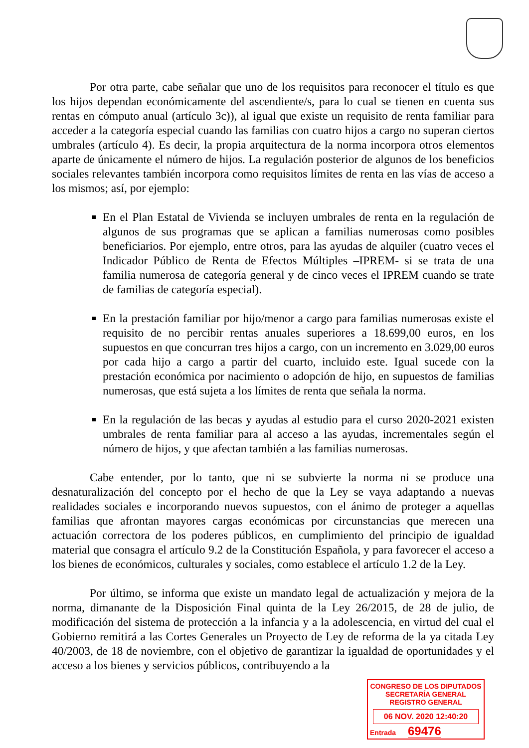Por otra parte, cabe señalar que uno de los requisitos para reconocer el título es que los hijos dependan económicamente del ascendiente/s, para lo cual se tienen en cuenta sus rentas en cómputo anual (artículo 3c)), al igual que existe un requisito de renta familiar para acceder a la categoría especial cuando las familias con cuatro hijos a cargo no superan ciertos umbrales (artículo 4). Es decir, la propia arquitectura de la norma incorpora otros elementos aparte de únicamente el número de hijos. La regulación posterior de algunos de los beneficios sociales relevantes también incorpora como requisitos límites de renta en las vías de acceso a los mismos; así, por ejemplo:
En el Plan Estatal de Vivienda se incluyen umbrales de renta en la regulación de algunos de sus programas que se aplican a familias numerosas como posibles beneficiarios. Por ejemplo, entre otros, para las ayudas de alquiler (cuatro veces el Indicador Público de Renta de Efectos Múltiples –IPREM- si se trata de una familia numerosa de categoría general y de cinco veces el IPREM cuando se trate de familias de categoría especial).
En la prestación familiar por hijo/menor a cargo para familias numerosas existe el requisito de no percibir rentas anuales superiores a 18.699,00 euros, en los supuestos en que concurran tres hijos a cargo, con un incremento en 3.029,00 euros por cada hijo a cargo a partir del cuarto, incluido este. Igual sucede con la prestación económica por nacimiento o adopción de hijo, en supuestos de familias numerosas, que está sujeta a los límites de renta que señala la norma.
En la regulación de las becas y ayudas al estudio para el curso 2020-2021 existen umbrales de renta familiar para al acceso a las ayudas, incrementales según el número de hijos, y que afectan también a las familias numerosas.
Cabe entender, por lo tanto, que ni se subvierte la norma ni se produce una desnaturalización del concepto por el hecho de que la Ley se vaya adaptando a nuevas realidades sociales e incorporando nuevos supuestos, con el ánimo de proteger a aquellas familias que afrontan mayores cargas económicas por circunstancias que merecen una actuación correctora de los poderes públicos, en cumplimiento del principio de igualdad material que consagra el artículo 9.2 de la Constitución Española, y para favorecer el acceso a los bienes de económicos, culturales y sociales, como establece el artículo 1.2 de la Ley.
Por último, se informa que existe un mandato legal de actualización y mejora de la norma, dimanante de la Disposición Final quinta de la Ley 26/2015, de 28 de julio, de modificación del sistema de protección a la infancia y a la adolescencia, en virtud del cual el Gobierno remitirá a las Cortes Generales un Proyecto de Ley de reforma de la ya citada Ley 40/2003, de 18 de noviembre, con el objetivo de garantizar la igualdad de oportunidades y el acceso a los bienes y servicios públicos, contribuyendo a la
CONGRESO DE LOS DIPUTADOS
SECRETARÍA GENERAL
REGISTRO GENERAL
06 NOV. 2020 12:40:20
Entrada 69476